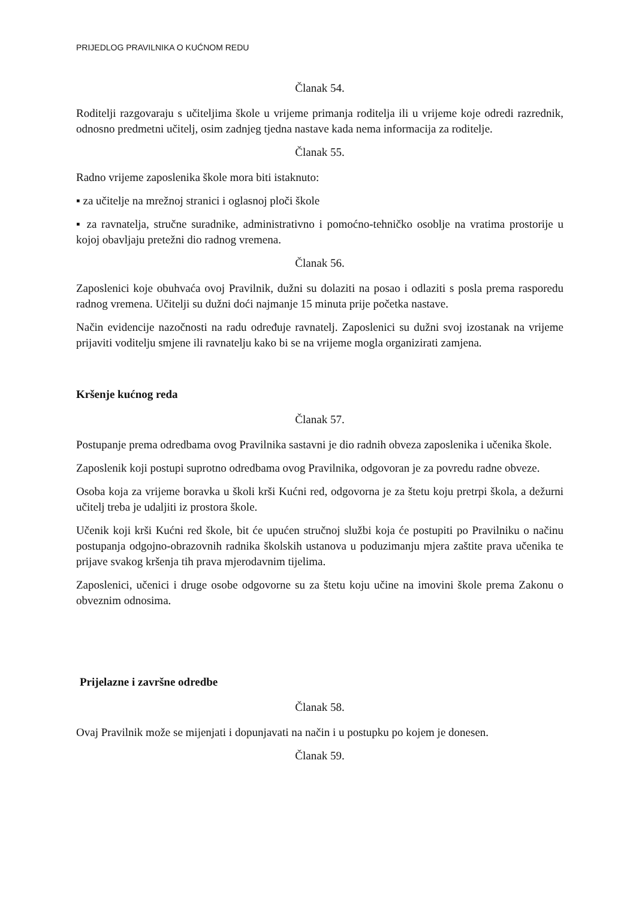PRIJEDLOG PRAVILNIKA O KUĆNOM REDU
Članak 54.
Roditelji razgovaraju s učiteljima škole u vrijeme primanja roditelja ili u vrijeme koje odredi razrednik, odnosno predmetni učitelj, osim zadnjeg tjedna nastave kada nema informacija za roditelje.
Članak 55.
Radno vrijeme zaposlenika škole mora biti istaknuto:
▪ za učitelje na mrežnoj stranici i oglasnoj ploči škole
▪ za ravnatelja, stručne suradnike, administrativno i pomoćno-tehničko osoblje na vratima prostorije u kojoj obavljaju pretežni dio radnog vremena.
Članak 56.
Zaposlenici koje obuhvaća ovoj Pravilnik, dužni su dolaziti na posao i odlaziti s posla prema rasporedu radnog vremena. Učitelji su dužni doći najmanje 15 minuta prije početka nastave.
Način evidencije nazočnosti na radu određuje ravnatelj. Zaposlenici su dužni svoj izostanak na vrijeme prijaviti voditelju smjene ili ravnatelju kako bi se na vrijeme mogla organizirati zamjena.
Kršenje kućnog reda
Članak 57.
Postupanje prema odredbama ovog Pravilnika sastavni je dio radnih obveza zaposlenika i učenika škole.
Zaposlenik koji postupi suprotno odredbama ovog Pravilnika, odgovoran je za povredu radne obveze.
Osoba koja za vrijeme boravka u školi krši Kućni red, odgovorna je za štetu koju pretrpi škola, a dežurni učitelj treba je udaljiti iz prostora škole.
Učenik koji krši Kućni red škole, bit će upućen stručnoj službi koja će postupiti po Pravilniku o načinu postupanja odgojno-obrazovnih radnika školskih ustanova u poduzimanju mjera zaštite prava učenika te prijave svakog kršenja tih prava mjerodavnim tijelima.
Zaposlenici, učenici i druge osobe odgovorne su za štetu koju učine na imovini škole prema Zakonu o obveznim odnosima.
Prijelazne i završne odredbe
Članak 58.
Ovaj Pravilnik može se mijenjati i dopunjavati na način i u postupku po kojem je donesen.
Članak 59.